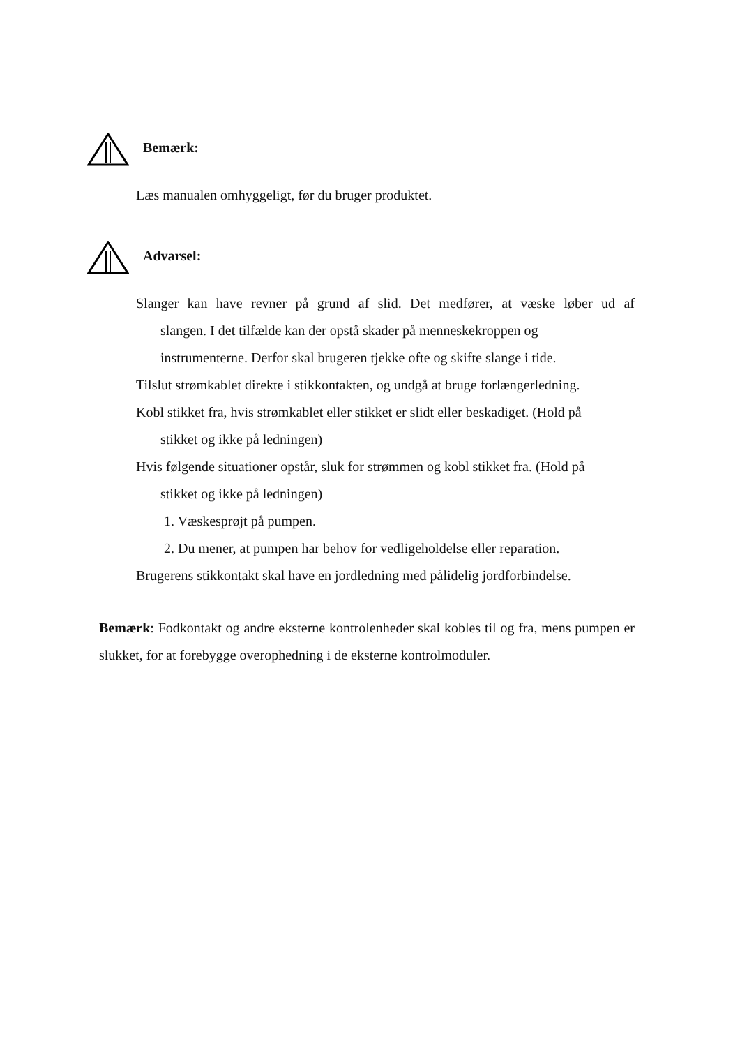Bemærk:
Læs manualen omhyggeligt, før du bruger produktet.
Advarsel:
Slanger kan have revner på grund af slid. Det medfører, at væske løber ud af slangen. I det tilfælde kan der opstå skader på menneskekroppen og
instrumenterne. Derfor skal brugeren tjekke ofte og skifte slange i tide.
Tilslut strømkablet direkte i stikkontakten, og undgå at bruge forlængerledning.
Kobl stikket fra, hvis strømkablet eller stikket er slidt eller beskadiget. (Hold på
stikket og ikke på ledningen)
Hvis følgende situationer opstår, sluk for strømmen og kobl stikket fra. (Hold på
stikket og ikke på ledningen)
1. Væskesprøjt på pumpen.
2. Du mener, at pumpen har behov for vedligeholdelse eller reparation.
Brugerens stikkontakt skal have en jordledning med pålidelig jordforbindelse.
Bemærk: Fodkontakt og andre eksterne kontrolenheder skal kobles til og fra, mens pumpen er slukket, for at forebygge overophedning i de eksterne kontrolmoduler.